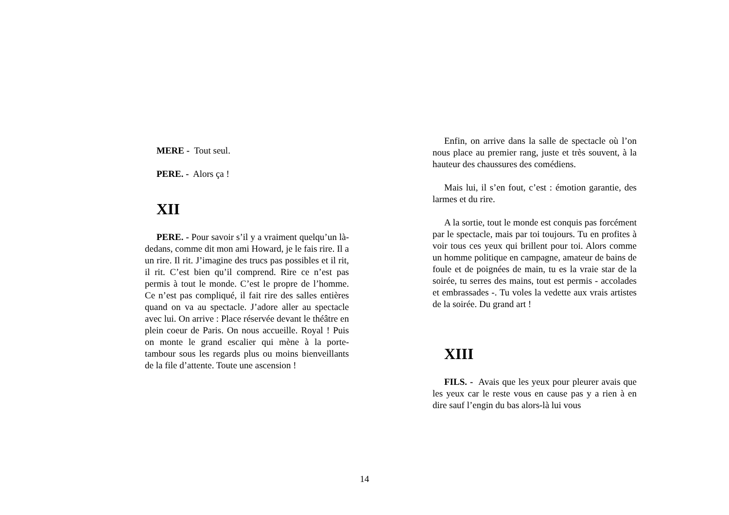MERE - Tout seul.
PERE. - Alors ça !
XII
PERE. - Pour savoir s’il y a vraiment quelqu’un là-dedans, comme dit mon ami Howard, je le fais rire. Il a un rire. Il rit. J’imagine des trucs pas possibles et il rit, il rit. C’est bien qu’il comprend. Rire ce n’est pas permis à tout le monde. C’est le propre de l’homme. Ce n’est pas compliqué, il fait rire des salles entières quand on va au spectacle. J’adore aller au spectacle avec lui. On arrive : Place réservée devant le théâtre en plein coeur de Paris. On nous accueille. Royal ! Puis on monte le grand escalier qui mène à la porte-tambour sous les regards plus ou moins bienveillants de la file d’attente. Toute une ascension !
Enfin, on arrive dans la salle de spectacle où l’on nous place au premier rang, juste et très souvent, à la hauteur des chaussures des comédiens.
Mais lui, il s’en fout, c’est : émotion garantie, des larmes et du rire.
A la sortie, tout le monde est conquis pas forcément par le spectacle, mais par toi toujours. Tu en profites à voir tous ces yeux qui brillent pour toi. Alors comme un homme politique en campagne, amateur de bains de foule et de poignées de main, tu es la vraie star de la soirée, tu serres des mains, tout est permis - accolades et embrassades -. Tu voles la vedette aux vrais artistes de la soirée. Du grand art !
XIII
FILS. - Avais que les yeux pour pleurer avais que les yeux car le reste vous en cause pas y a rien à en dire sauf l’engin du bas alors-là lui vous
14